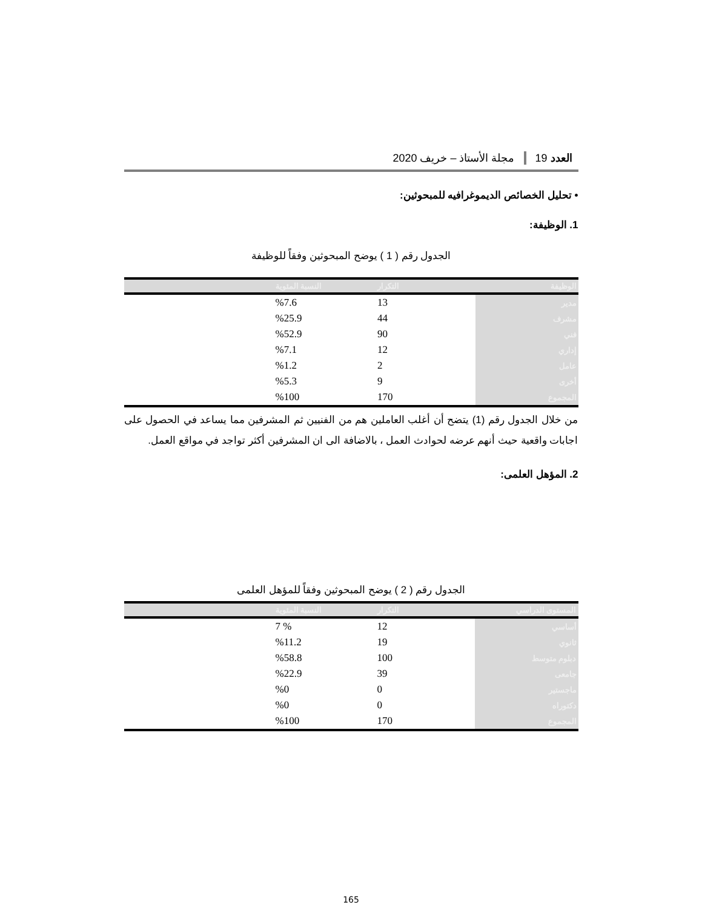العدد 19 مجلة الأستاذ – خريف 2020
• تحليل الخصائص الديموغرافيه للمبحوثين:
1. الوظيفة:
الجدول رقم ( 1 ) يوضح المبحوثين وفقاً للوظيفة
| الوظيفة | التكرار | النسبة المئوية |
| --- | --- | --- |
| مدير | 13 | %7.6 |
| مشرف | 44 | %25.9 |
| فني | 90 | %52.9 |
| إداري | 12 | %7.1 |
| عامل | 2 | %1.2 |
| أخرى | 9 | %5.3 |
| المجموع | 170 | %100 |
من خلال الجدول رقم (1) يتضح أن أغلب العاملين هم من الفنيين ثم المشرفين مما يساعد في الحصول على اجابات واقعية حيث أنهم عرضه لحوادث العمل ، بالاضافة الى ان المشرفين أكثر تواجد في مواقع العمل.
2. المؤهل العلمى:
الجدول رقم ( 2 ) يوضح المبحوثين وفقاً للمؤهل العلمى
| المستوى الدراسي | التكرار | النسبة المئوية |
| --- | --- | --- |
| أساسي | 12 | % 7 |
| ثانوي | 19 | %11.2 |
| دبلوم متوسط | 100 | %58.8 |
| جامعى | 39 | %22.9 |
| ماجستير | 0 | %0 |
| دكتوراه | 0 | %0 |
| المجموع | 170 | %100 |
165